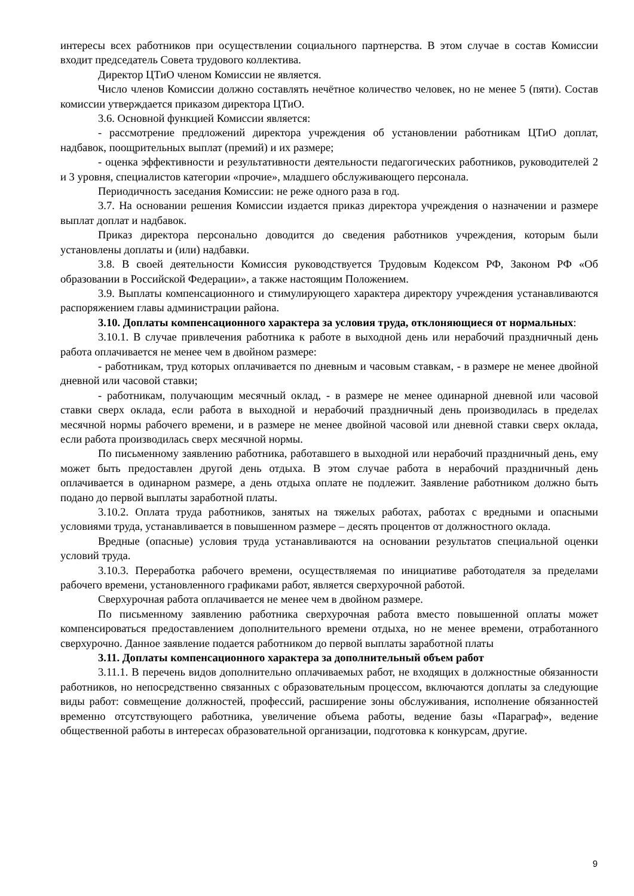интересы всех работников при осуществлении социального партнерства. В этом случае в состав Комиссии входит председатель Совета трудового коллектива.
Директор ЦТиО членом Комиссии не является.
Число членов Комиссии должно составлять нечётное количество человек, но не менее 5 (пяти). Состав комиссии утверждается приказом директора ЦТиО.
3.6. Основной функцией Комиссии является:
- рассмотрение предложений директора учреждения об установлении работникам ЦТиО доплат, надбавок, поощрительных выплат (премий) и их размере;
- оценка эффективности и результативности деятельности педагогических работников, руководителей 2 и 3 уровня, специалистов категории «прочие», младшего обслуживающего персонала.
Периодичность заседания Комиссии: не реже одного раза в год.
3.7. На основании решения Комиссии издается приказ директора учреждения о назначении и размере выплат доплат и надбавок.
Приказ директора персонально доводится до сведения работников учреждения, которым были установлены доплаты и (или) надбавки.
3.8. В своей деятельности Комиссия руководствуется Трудовым Кодексом РФ, Законом РФ «Об образовании в Российской Федерации», а также настоящим Положением.
3.9. Выплаты компенсационного и стимулирующего характера директору учреждения устанавливаются распоряжением главы администрации района.
3.10. Доплаты компенсационного характера за условия труда, отклоняющиеся от нормальных:
3.10.1. В случае привлечения работника к работе в выходной день или нерабочий праздничный день работа оплачивается не менее чем в двойном размере:
- работникам, труд которых оплачивается по дневным и часовым ставкам, - в размере не менее двойной дневной или часовой ставки;
- работникам, получающим месячный оклад, - в размере не менее одинарной дневной или часовой ставки сверх оклада, если работа в выходной и нерабочий праздничный день производилась в пределах месячной нормы рабочего времени, и в размере не менее двойной часовой или дневной ставки сверх оклада, если работа производилась сверх месячной нормы.
По письменному заявлению работника, работавшего в выходной или нерабочий праздничный день, ему может быть предоставлен другой день отдыха. В этом случае работа в нерабочий праздничный день оплачивается в одинарном размере, а день отдыха оплате не подлежит. Заявление работником должно быть подано до первой выплаты заработной платы.
3.10.2. Оплата труда работников, занятых на тяжелых работах, работах с вредными и опасными условиями труда, устанавливается в повышенном размере – десять процентов от должностного оклада.
Вредные (опасные) условия труда устанавливаются на основании результатов специальной оценки условий труда.
3.10.3. Переработка рабочего времени, осуществляемая по инициативе работодателя за пределами рабочего времени, установленного графиками работ, является сверхурочной работой.
Сверхурочная работа оплачивается не менее чем в двойном размере.
По письменному заявлению работника сверхурочная работа вместо повышенной оплаты может компенсироваться предоставлением дополнительного времени отдыха, но не менее времени, отработанного сверхурочно. Данное заявление подается работником до первой выплаты заработной платы
3.11. Доплаты компенсационного характера за дополнительный объем работ
3.11.1. В перечень видов дополнительно оплачиваемых работ, не входящих в должностные обязанности работников, но непосредственно связанных с образовательным процессом, включаются доплаты за следующие виды работ: совмещение должностей, профессий, расширение зоны обслуживания, исполнение обязанностей временно отсутствующего работника, увеличение объема работы, ведение базы «Параграф», ведение общественной работы в интересах образовательной организации, подготовка к конкурсам, другие.
9